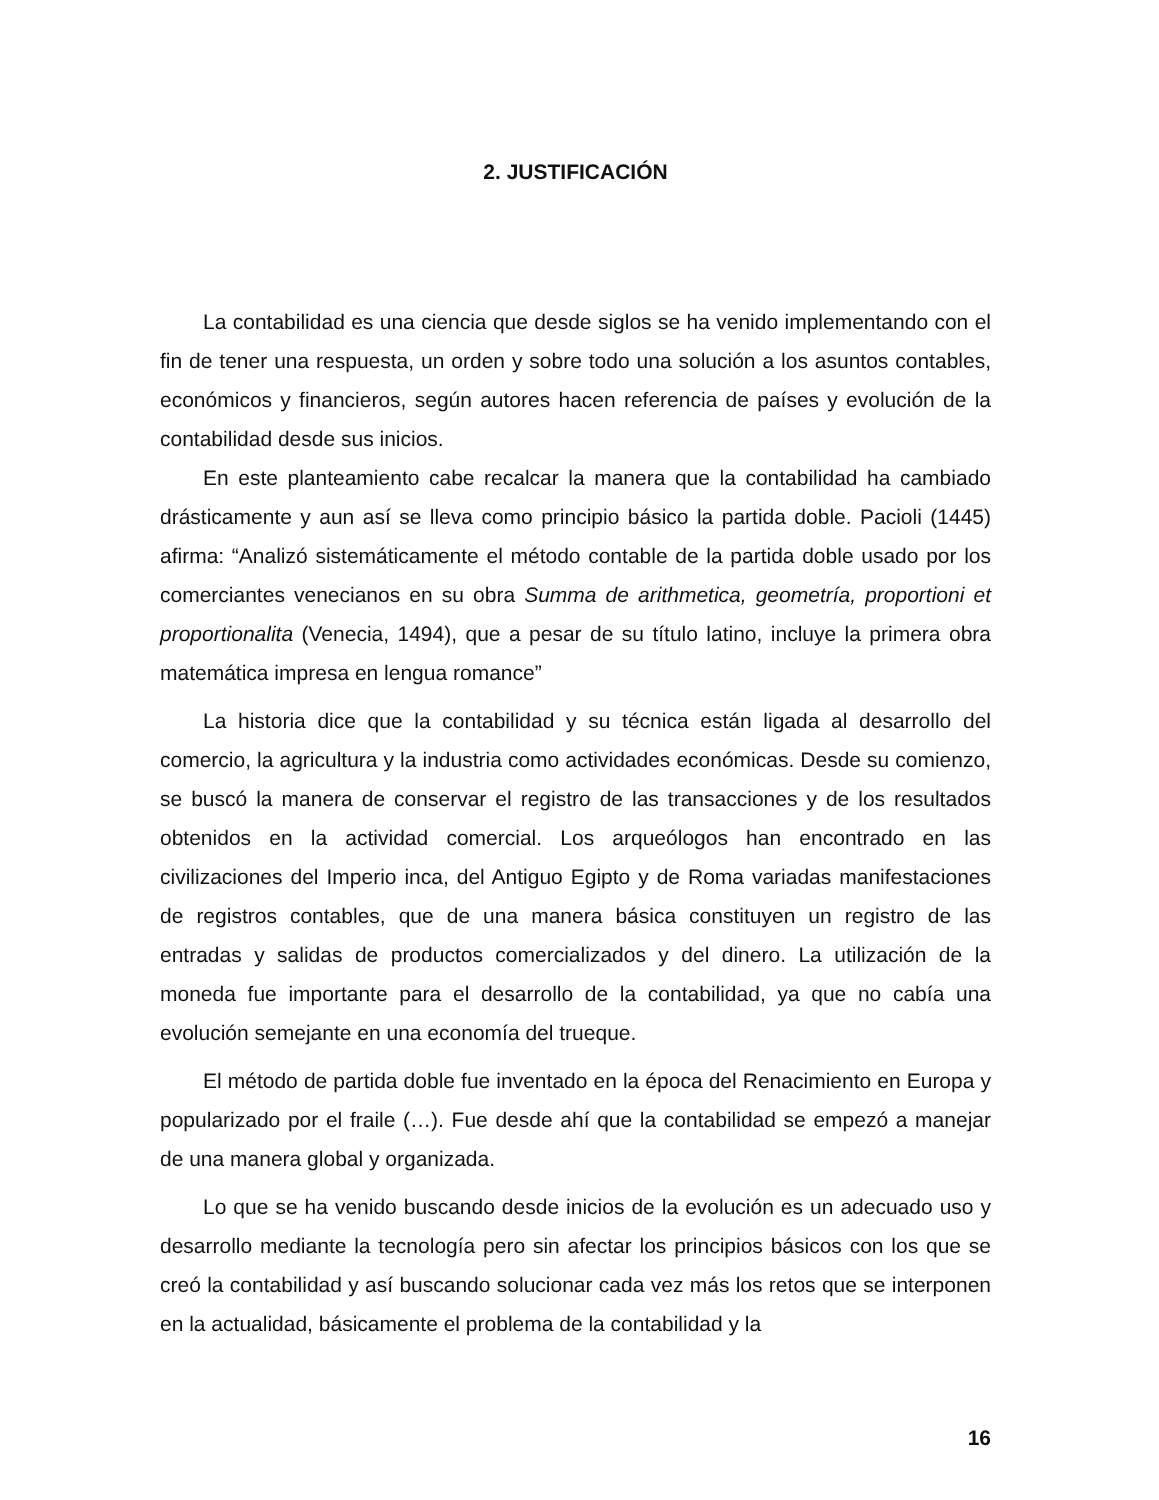2. JUSTIFICACIÓN
La contabilidad es una ciencia que desde siglos se ha venido implementando con el fin de tener una respuesta, un orden y sobre todo una solución a los asuntos contables, económicos y financieros, según autores hacen referencia de países y evolución de la contabilidad desde sus inicios.
En este planteamiento cabe recalcar la manera que la contabilidad ha cambiado drásticamente y aun así se lleva como principio básico la partida doble. Pacioli (1445) afirma: “Analizó sistemáticamente el método contable de la partida doble usado por los comerciantes venecianos en su obra Summa de arithmetica, geometría, proportioni et proportionalita (Venecia, 1494), que a pesar de su título latino, incluye la primera obra matemática impresa en lengua romance”
La historia dice que la contabilidad y su técnica están ligada al desarrollo del comercio, la agricultura y la industria como actividades económicas. Desde su comienzo, se buscó la manera de conservar el registro de las transacciones y de los resultados obtenidos en la actividad comercial. Los arqueólogos han encontrado en las civilizaciones del Imperio inca, del Antiguo Egipto y de Roma variadas manifestaciones de registros contables, que de una manera básica constituyen un registro de las entradas y salidas de productos comercializados y del dinero. La utilización de la moneda fue importante para el desarrollo de la contabilidad, ya que no cabía una evolución semejante en una economía del trueque.
El método de partida doble fue inventado en la época del Renacimiento en Europa y popularizado por el fraile (…). Fue desde ahí que la contabilidad se empezó a manejar de una manera global y organizada.
Lo que se ha venido buscando desde inicios de la evolución es un adecuado uso y desarrollo mediante la tecnología pero sin afectar los principios básicos con los que se creó la contabilidad y así buscando solucionar cada vez más los retos que se interponen en la actualidad, básicamente el problema de la contabilidad y la
16